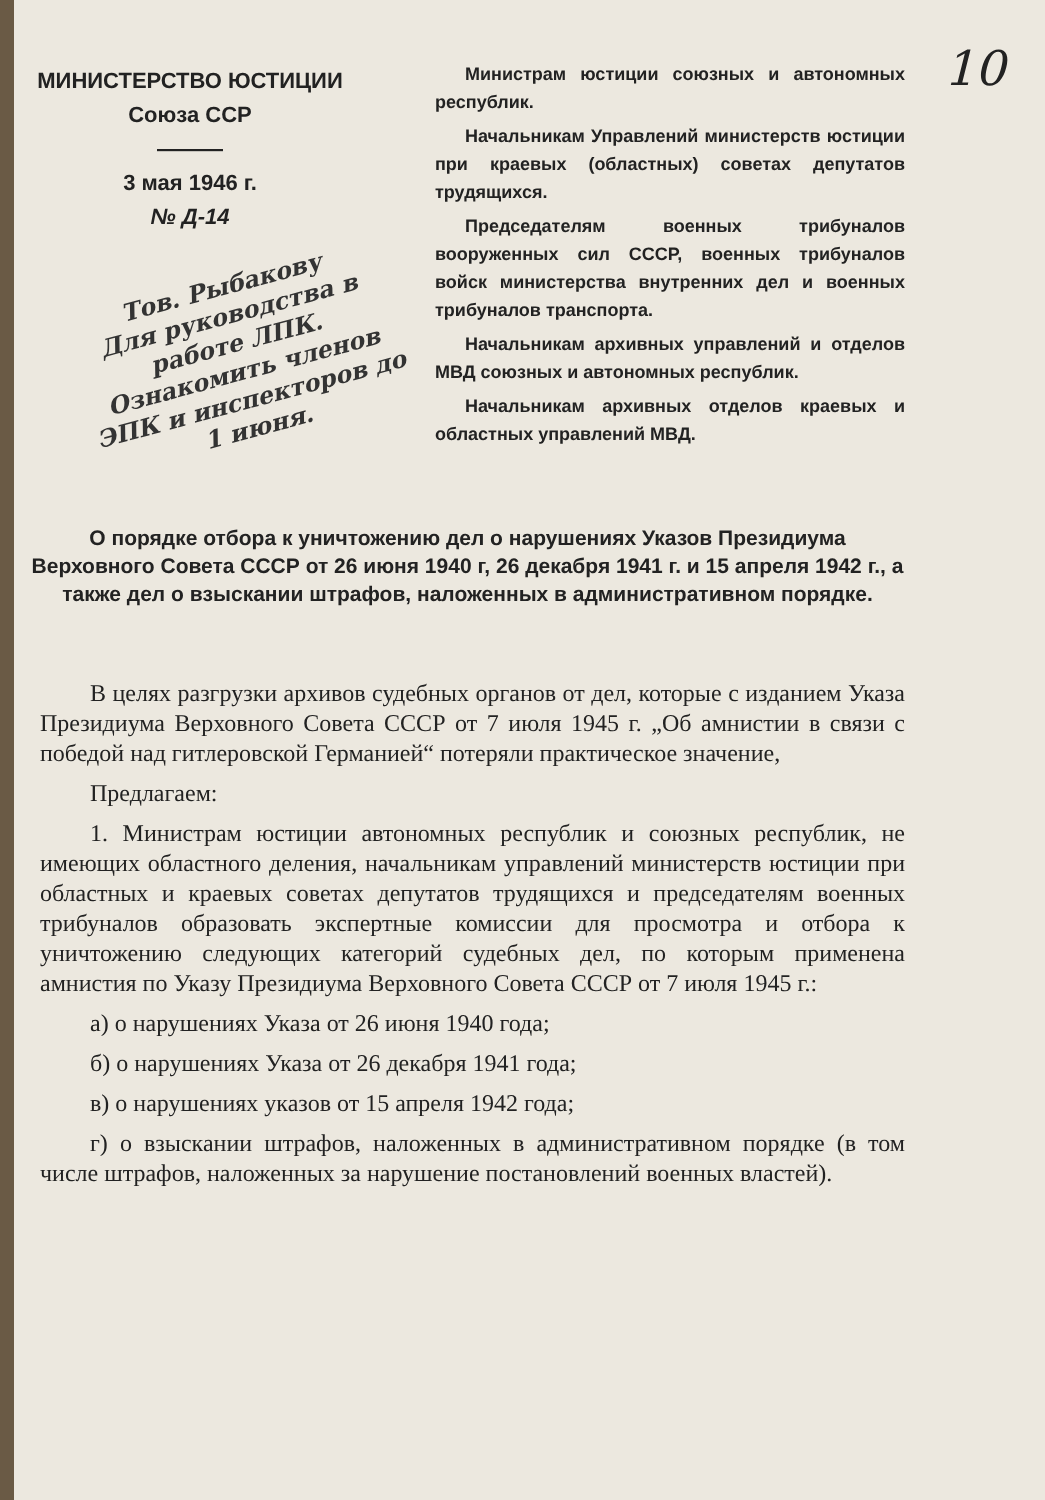10
МИНИСТЕРСТВО ЮСТИЦИИ
Союза ССР
———
3 мая 1946 г.
№ Д-14
Тов. Рыбакову
Для руководства в работе ЛПК. Ознакомить членов ЭПК и инспекторов до 1 июня.
Министрам юстиции союзных и автономных республик.
Начальникам Управлений министерств юстиции при краевых (областных) советах депутатов трудящихся.
Председателям военных трибуналов вооруженных сил СССР, военных трибуналов войск министерства внутренних дел и военных трибуналов транспорта.
Начальникам архивных управлений и отделов МВД союзных и автономных республик.
Начальникам архивных отделов краевых и областных управлений МВД.
О порядке отбора к уничтожению дел о нарушениях Указов Президиума Верховного Совета СССР от 26 июня 1940 г, 26 декабря 1941 г. и 15 апреля 1942 г., а также дел о взыскании штрафов, наложенных в административном порядке.
В целях разгрузки архивов судебных органов от дел, которые с изданием Указа Президиума Верховного Совета СССР от 7 июля 1945 г. „Об амнистии в связи с победой над гитлеровской Германией“ потеряли практическое значение,
Предлагаем:
1. Министрам юстиции автономных республик и союзных республик, не имеющих областного деления, начальникам управлений министерств юстиции при областных и краевых советах депутатов трудящихся и председателям военных трибуналов образовать экспертные комиссии для просмотра и отбора к уничтожению следующих категорий судебных дел, по которым применена амнистия по Указу Президиума Верховного Совета СССР от 7 июля 1945 г.:
а) о нарушениях Указа от 26 июня 1940 года;
б) о нарушениях Указа от 26 декабря 1941 года;
в) о нарушениях указов от 15 апреля 1942 года;
г) о взыскании штрафов, наложенных в административном порядке (в том числе штрафов, наложенных за нарушение постановлений военных властей).